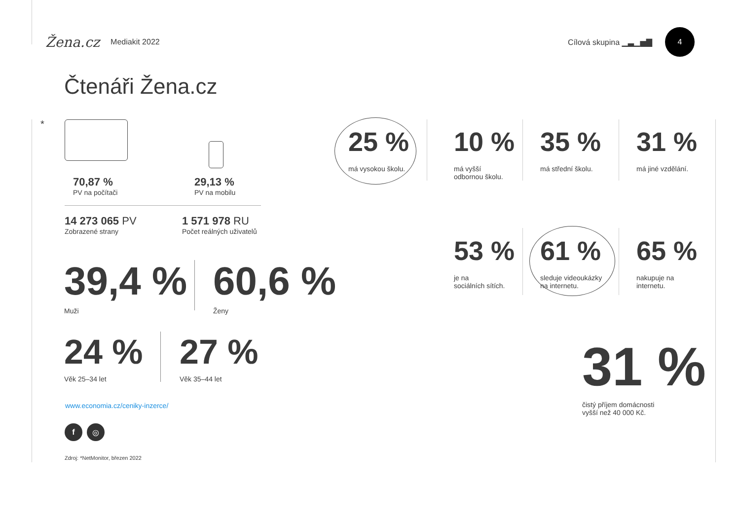Žena.cz Mediakit 2022
Cílová skupina ▁▃▁▅▇
4
Čtenáři Žena.cz
*
70,87 %
PV na počítači
29,13 %
PV na mobilu
14 273 065 PV
Zobrazené strany
1 571 978 RU
Počet reálných uživatelů
39,4 %
Muži
60,6 %
Ženy
24 %
Věk 25–34 let
27 %
Věk 35–44 let
www.economia.cz/ceniky-inzerce/
f ◎
Zdroj: *NetMonitor, březen 2022
25 %
má vysokou školu.
10 %
má vyšší
odbornou školu.
35 %
má střední školu.
31 %
má jiné vzdělání.
53 %
je na
sociálních sítích.
61 %
sleduje videoukázky
na internetu.
65 %
nakupuje na
internetu.
31 %
čistý příjem domácnosti
vyšší než 40 000 Kč.